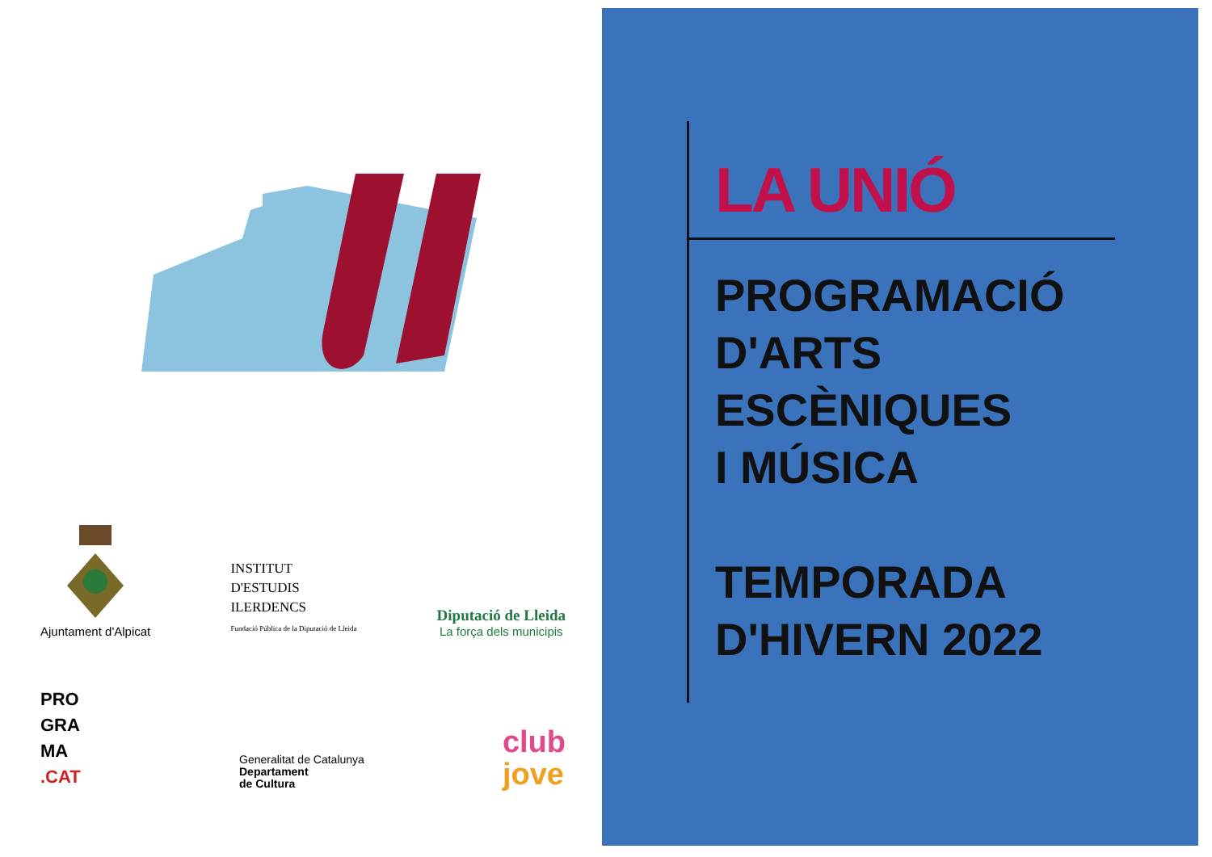Ajuntament d'Alpicat
INSTITUT
D'ESTUDIS
ILERDENCS
Fundació Pública de la Diputació de Lleida
Diputació de Lleida
La força dels municipis
PRO
GRA
MA
.CAT
Generalitat de Catalunya
Departament
de Cultura
club
jove
LA UNIÓ
PROGRAMACIÓ
D'ARTS
ESCÈNIQUES
I MÚSICA
TEMPORADA
D'HIVERN 2022